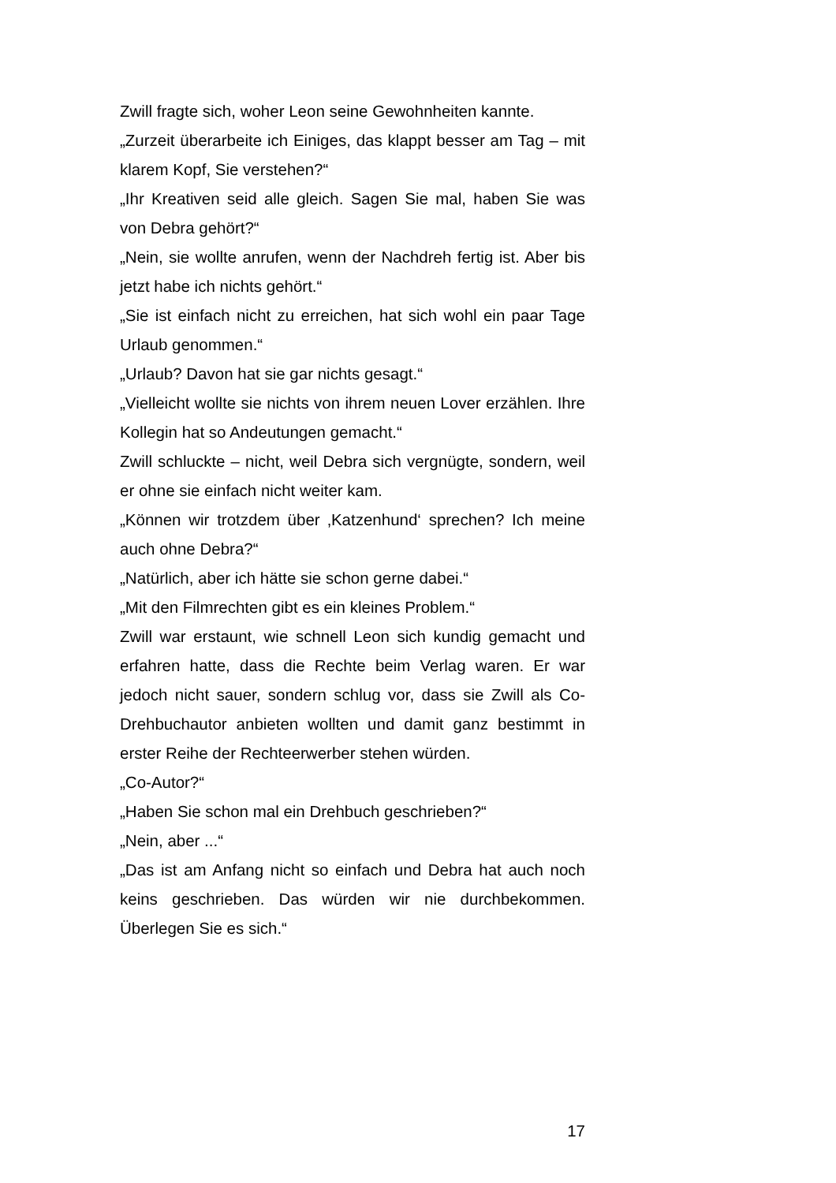Zwill fragte sich, woher Leon seine Gewohnheiten kannte.
„Zurzeit überarbeite ich Einiges, das klappt besser am Tag – mit klarem Kopf, Sie verstehen?“
„Ihr Kreativen seid alle gleich. Sagen Sie mal, haben Sie was von Debra gehört?“
„Nein, sie wollte anrufen, wenn der Nachdreh fertig ist. Aber bis jetzt habe ich nichts gehört.“
„Sie ist einfach nicht zu erreichen, hat sich wohl ein paar Tage Urlaub genommen.“
„Urlaub? Davon hat sie gar nichts gesagt.“
„Vielleicht wollte sie nichts von ihrem neuen Lover erzählen. Ihre Kollegin hat so Andeutungen gemacht.“
Zwill schluckte – nicht, weil Debra sich vergnügte, sondern, weil er ohne sie einfach nicht weiter kam.
„Können wir trotzdem über ‚Katzenhund‘ sprechen? Ich meine auch ohne Debra?“
„Natürlich, aber ich hätte sie schon gerne dabei.“
„Mit den Filmrechten gibt es ein kleines Problem.“
Zwill war erstaunt, wie schnell Leon sich kundig gemacht und erfahren hatte, dass die Rechte beim Verlag waren. Er war jedoch nicht sauer, sondern schlug vor, dass sie Zwill als Co-Drehbuchautor anbieten wollten und damit ganz bestimmt in erster Reihe der Rechteerwerber stehen würden.
„Co-Autor?“
„Haben Sie schon mal ein Drehbuch geschrieben?“
„Nein, aber ...“
„Das ist am Anfang nicht so einfach und Debra hat auch noch keins geschrieben. Das würden wir nie durchbekommen. Überlegen Sie es sich.“
17